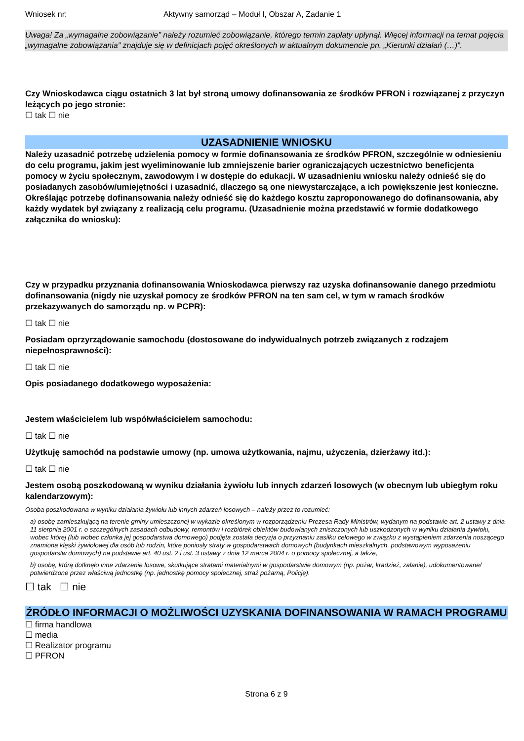Wniosek nr: Aktywny samorząd – Moduł I, Obszar A, Zadanie 1
Uwaga! Za „wymagalne zobowiązanie” należy rozumieć zobowiązanie, którego termin zapłaty upłynął. Więcej informacji na temat pojęcia „wymagalne zobowiązania” znajduje się w definicjach pojęć określonych w aktualnym dokumencie pn. „Kierunki działań (…)”.
Czy Wnioskodawca ciągu ostatnich 3 lat był stroną umowy dofinansowania ze środków PFRON i rozwiązanej z przyczyn leżących po jego stronie:
☐ tak ☐ nie
UZASADNIENIE WNIOSKU
Należy uzasadnić potrzebę udzielenia pomocy w formie dofinansowania ze środków PFRON, szczególnie w odniesieniu do celu programu, jakim jest wyeliminowanie lub zmniejszenie barier ograniczających uczestnictwo beneficjenta pomocy w życiu społecznym, zawodowym i w dostępie do edukacji. W uzasadnieniu wniosku należy odnieść się do posiadanych zasobów/umiejętności i uzasadnić, dlaczego są one niewystarczające, a ich powiększenie jest konieczne. Określając potrzebę dofinansowania należy odnieść się do każdego kosztu zaproponowanego do dofinansowania, aby każdy wydatek był związany z realizacją celu programu. (Uzasadnienie można przedstawić w formie dodatkowego załącznika do wniosku):
Czy w przypadku przyznania dofinansowania Wnioskodawca pierwszy raz uzyska dofinansowanie danego przedmiotu dofinansowania (nigdy nie uzyskał pomocy ze środków PFRON na ten sam cel, w tym w ramach środków przekazywanych do samorządu np. w PCPR):
☐ tak ☐ nie
Posiadam oprzyrządowanie samochodu (dostosowane do indywidualnych potrzeb związanych z rodzajem niepełnosprawności):
☐ tak ☐ nie
Opis posiadanego dodatkowego wyposażenia:
Jestem właścicielem lub współwłaścicielem samochodu:
☐ tak ☐ nie
Użytkuję samochód na podstawie umowy (np. umowa użytkowania, najmu, użyczenia, dzierżawy itd.):
☐ tak ☐ nie
Jestem osobą poszkodowaną w wyniku działania żywiołu lub innych zdarzeń losowych (w obecnym lub ubiegłym roku kalendarzowym):
Osoba poszkodowana w wyniku działania żywiołu lub innych zdarzeń losowych – należy przez to rozumieć:
a) osobę zamieszkującą na terenie gminy umieszczonej w wykazie określonym w rozporządzeniu Prezesa Rady Ministrów, wydanym na podstawie art. 2 ustawy z dnia 11 sierpnia 2001 r. o szczególnych zasadach odbudowy, remontów i rozbiórek obiektów budowlanych zniszczonych lub uszkodzonych w wyniku działania żywiołu, wobec której (lub wobec członka jej gospodarstwa domowego) podjęta została decyzja o przyznaniu zasiłku celowego w związku z wystąpieniem zdarzenia noszącego znamiona klęski żywiołowej dla osób lub rodzin, które poniosły straty w gospodarstwach domowych (budynkach mieszkalnych, podstawowym wyposażeniu gospodarstw domowych) na podstawie art. 40 ust. 2 i ust. 3 ustawy z dnia 12 marca 2004 r. o pomocy społecznej, a także,
b) osobę, którą dotknęło inne zdarzenie losowe, skutkujące stratami materialnymi w gospodarstwie domowym (np. pożar, kradzież, zalanie), udokumentowane/ potwierdzone przez właściwą jednostkę (np. jednostkę pomocy społecznej, straż pożarną, Policję).
☐ tak ☐ nie
ŹRÓDŁO INFORMACJI O MOŻLIWOŚCI UZYSKANIA DOFINANSOWANIA W RAMACH PROGRAMU
☐ firma handlowa
☐ media
☐ Realizator programu
☐ PFRON
Strona 6 z 9